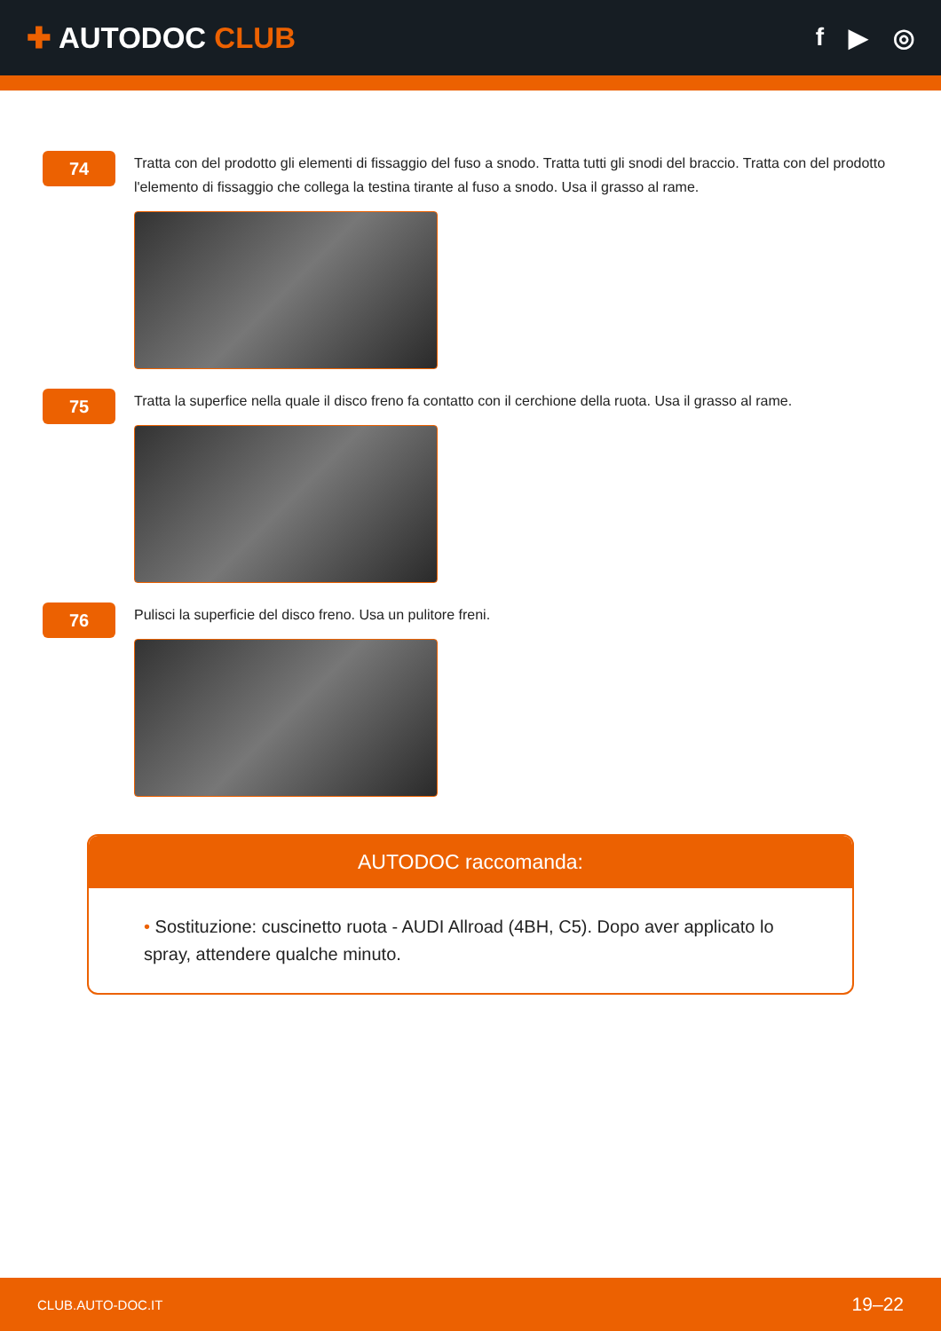✚ AUTODOC CLUB
f ▶ ◎
74
Tratta con del prodotto gli elementi di fissaggio del fuso a snodo. Tratta tutti gli snodi del braccio. Tratta con del prodotto l'elemento di fissaggio che collega la testina tirante al fuso a snodo. Usa il grasso al rame.
75
Tratta la superfice nella quale il disco freno fa contatto con il cerchione della ruota. Usa il grasso al rame.
76
Pulisci la superficie del disco freno. Usa un pulitore freni.
AUTODOC raccomanda:
• Sostituzione: cuscinetto ruota - AUDI Allroad (4BH, C5). Dopo aver applicato lo spray, attendere qualche minuto.
CLUB.AUTO-DOC.IT 19–22